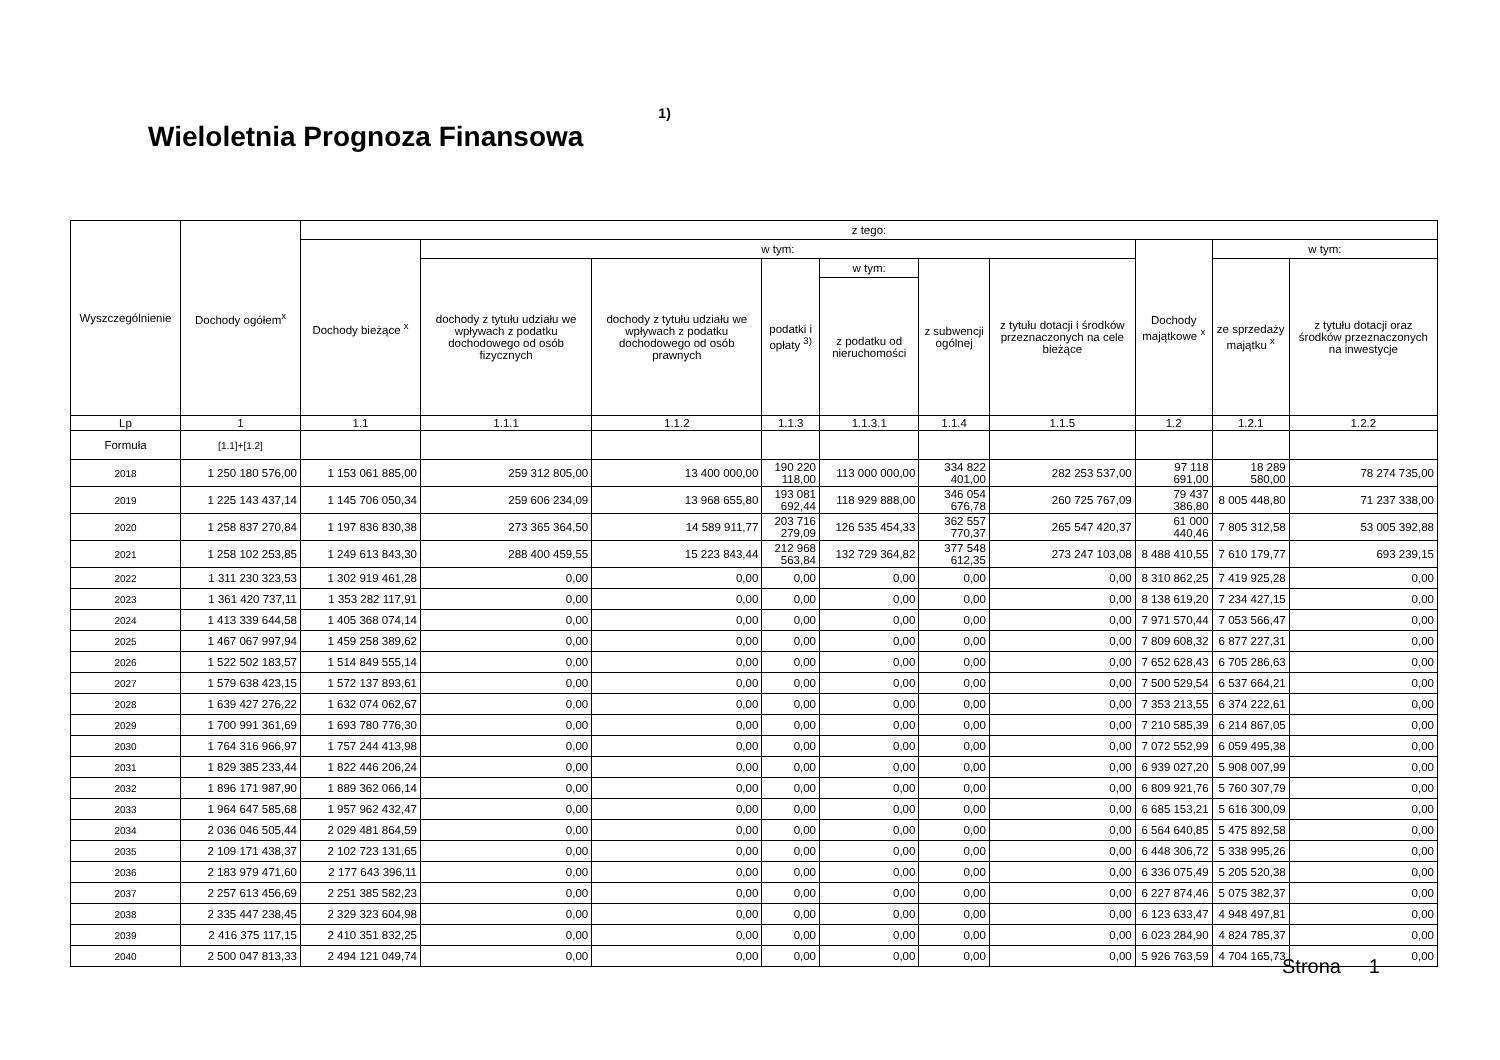Wieloletnia Prognoza Finansowa<sup>1)</sup>
| Wyszczególnienie | Dochody ogółem<sup>x</sup> | z tego: | | | | | | | | | |
| --- | --- | --- | --- | --- | --- | --- | --- | --- | --- | --- | --- |
| | | Dochody bieżące <sup>x</sup> | w tym: | | | | | | Dochody majątkowe <sup>x</sup> | w tym: | |
| | | | dochody z tytułu udziału we wpływach z podatku dochodowego od osób fizycznych | dochody z tytułu udziału we wpływach z podatku dochodowego od osób prawnych | podatki i opłaty <sup>3)</sup> | w tym: | z subwencji ogólnej | z tytułu dotacji i środków przeznaczonych na cele bieżące | | ze sprzedaży majątku <sup>x</sup> | z tytułu dotacji oraz środków przeznaczonych na inwestycje |
| | | | | | | z podatku od nieruchomości | | | | | |
| Lp | 1 | 1.1 | 1.1.1 | 1.1.2 | 1.1.3 | 1.1.3.1 | 1.1.4 | 1.1.5 | 1.2 | 1.2.1 | 1.2.2 |
| Formuła | [1.1]+[1.2] | | | | | | | | | | |
| 2018 | 1 250 180 576,00 | 1 153 061 885,00 | 259 312 805,00 | 13 400 000,00 | 190 220 118,00 | 113 000 000,00 | 334 822 401,00 | 282 253 537,00 | 97 118 691,00 | 18 289 580,00 | 78 274 735,00 |
| 2019 | 1 225 143 437,14 | 1 145 706 050,34 | 259 606 234,09 | 13 968 655,80 | 193 081 692,44 | 118 929 888,00 | 346 054 676,78 | 260 725 767,09 | 79 437 386,80 | 8 005 448,80 | 71 237 338,00 |
| 2020 | 1 258 837 270,84 | 1 197 836 830,38 | 273 365 364,50 | 14 589 911,77 | 203 716 279,09 | 126 535 454,33 | 362 557 770,37 | 265 547 420,37 | 61 000 440,46 | 7 805 312,58 | 53 005 392,88 |
| 2021 | 1 258 102 253,85 | 1 249 613 843,30 | 288 400 459,55 | 15 223 843,44 | 212 968 563,84 | 132 729 364,82 | 377 548 612,35 | 273 247 103,08 | 8 488 410,55 | 7 610 179,77 | 693 239,15 |
| 2022 | 1 311 230 323,53 | 1 302 919 461,28 | 0,00 | 0,00 | 0,00 | 0,00 | 0,00 | 0,00 | 8 310 862,25 | 7 419 925,28 | 0,00 |
| 2023 | 1 361 420 737,11 | 1 353 282 117,91 | 0,00 | 0,00 | 0,00 | 0,00 | 0,00 | 0,00 | 8 138 619,20 | 7 234 427,15 | 0,00 |
| 2024 | 1 413 339 644,58 | 1 405 368 074,14 | 0,00 | 0,00 | 0,00 | 0,00 | 0,00 | 0,00 | 7 971 570,44 | 7 053 566,47 | 0,00 |
| 2025 | 1 467 067 997,94 | 1 459 258 389,62 | 0,00 | 0,00 | 0,00 | 0,00 | 0,00 | 0,00 | 7 809 608,32 | 6 877 227,31 | 0,00 |
| 2026 | 1 522 502 183,57 | 1 514 849 555,14 | 0,00 | 0,00 | 0,00 | 0,00 | 0,00 | 0,00 | 7 652 628,43 | 6 705 286,63 | 0,00 |
| 2027 | 1 579 638 423,15 | 1 572 137 893,61 | 0,00 | 0,00 | 0,00 | 0,00 | 0,00 | 0,00 | 7 500 529,54 | 6 537 664,21 | 0,00 |
| 2028 | 1 639 427 276,22 | 1 632 074 062,67 | 0,00 | 0,00 | 0,00 | 0,00 | 0,00 | 0,00 | 7 353 213,55 | 6 374 222,61 | 0,00 |
| 2029 | 1 700 991 361,69 | 1 693 780 776,30 | 0,00 | 0,00 | 0,00 | 0,00 | 0,00 | 0,00 | 7 210 585,39 | 6 214 867,05 | 0,00 |
| 2030 | 1 764 316 966,97 | 1 757 244 413,98 | 0,00 | 0,00 | 0,00 | 0,00 | 0,00 | 0,00 | 7 072 552,99 | 6 059 495,38 | 0,00 |
| 2031 | 1 829 385 233,44 | 1 822 446 206,24 | 0,00 | 0,00 | 0,00 | 0,00 | 0,00 | 0,00 | 6 939 027,20 | 5 908 007,99 | 0,00 |
| 2032 | 1 896 171 987,90 | 1 889 362 066,14 | 0,00 | 0,00 | 0,00 | 0,00 | 0,00 | 0,00 | 6 809 921,76 | 5 760 307,79 | 0,00 |
| 2033 | 1 964 647 585,68 | 1 957 962 432,47 | 0,00 | 0,00 | 0,00 | 0,00 | 0,00 | 0,00 | 6 685 153,21 | 5 616 300,09 | 0,00 |
| 2034 | 2 036 046 505,44 | 2 029 481 864,59 | 0,00 | 0,00 | 0,00 | 0,00 | 0,00 | 0,00 | 6 564 640,85 | 5 475 892,58 | 0,00 |
| 2035 | 2 109 171 438,37 | 2 102 723 131,65 | 0,00 | 0,00 | 0,00 | 0,00 | 0,00 | 0,00 | 6 448 306,72 | 5 338 995,26 | 0,00 |
| 2036 | 2 183 979 471,60 | 2 177 643 396,11 | 0,00 | 0,00 | 0,00 | 0,00 | 0,00 | 0,00 | 6 336 075,49 | 5 205 520,38 | 0,00 |
| 2037 | 2 257 613 456,69 | 2 251 385 582,23 | 0,00 | 0,00 | 0,00 | 0,00 | 0,00 | 0,00 | 6 227 874,46 | 5 075 382,37 | 0,00 |
| 2038 | 2 335 447 238,45 | 2 329 323 604,98 | 0,00 | 0,00 | 0,00 | 0,00 | 0,00 | 0,00 | 6 123 633,47 | 4 948 497,81 | 0,00 |
| 2039 | 2 416 375 117,15 | 2 410 351 832,25 | 0,00 | 0,00 | 0,00 | 0,00 | 0,00 | 0,00 | 6 023 284,90 | 4 824 785,37 | 0,00 |
| 2040 | 2 500 047 813,33 | 2 494 121 049,74 | 0,00 | 0,00 | 0,00 | 0,00 | 0,00 | 0,00 | 5 926 763,59 | 4 704 165,73 | 0,00 |
Strona 1